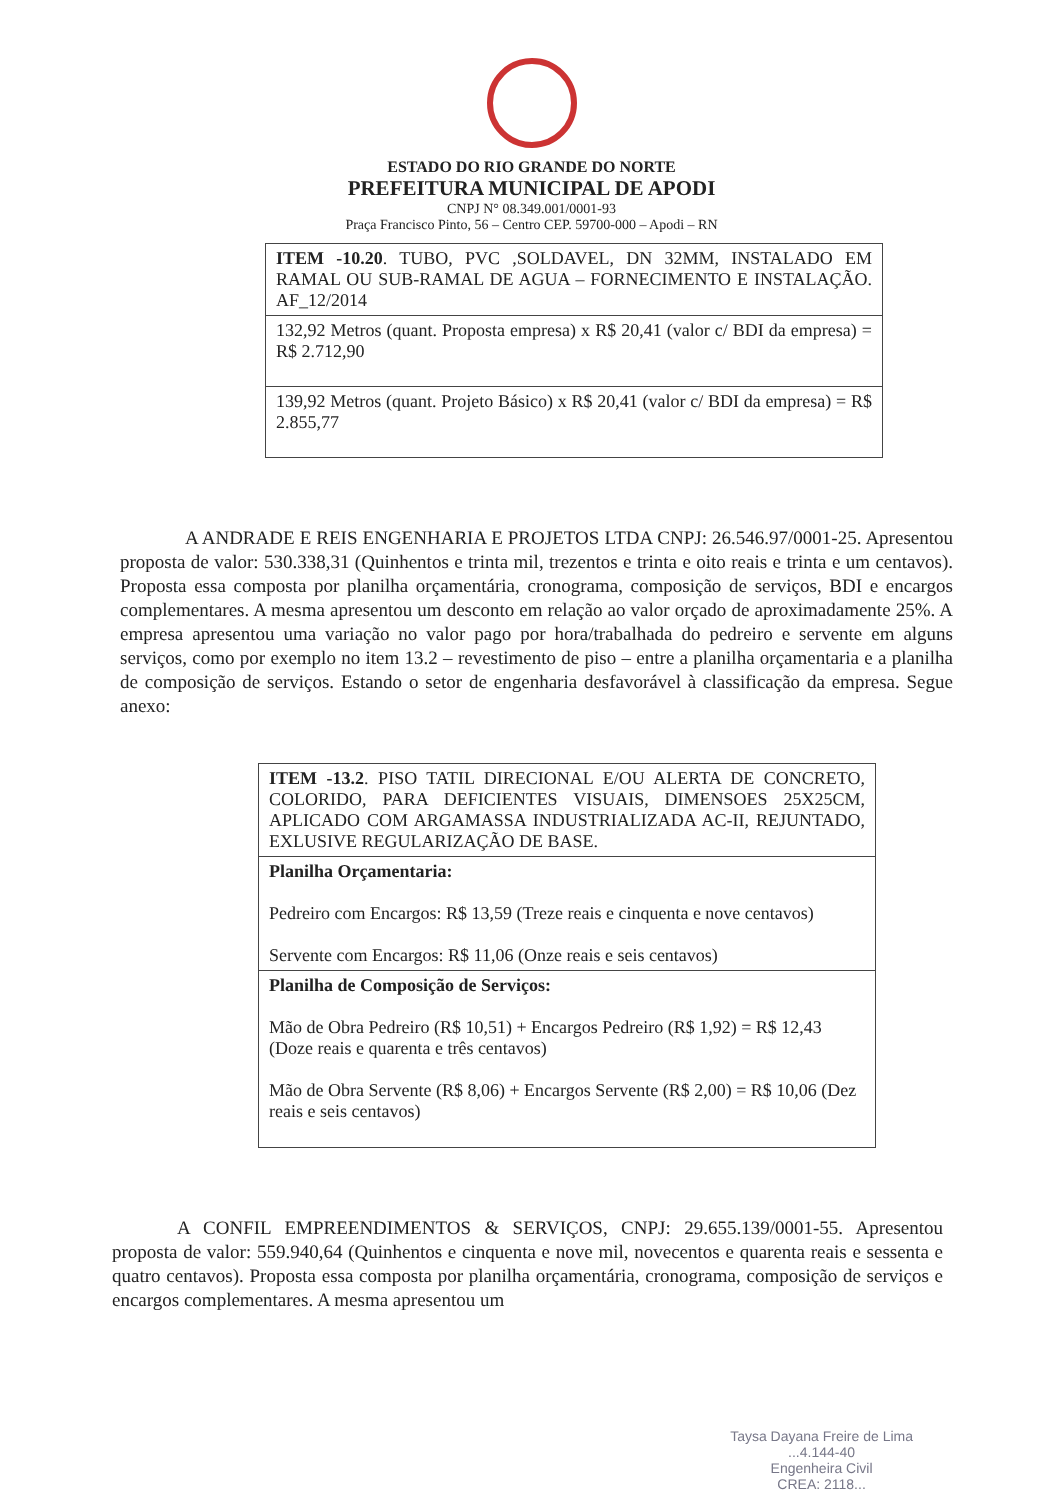ESTADO DO RIO GRANDE DO NORTE
PREFEITURA MUNICIPAL DE APODI
CNPJ N° 08.349.001/0001-93
Praça Francisco Pinto, 56 – Centro CEP. 59700-000 – Apodi – RN
| ITEM -10.20 . TUBO, PVC ,SOLDAVEL, DN 32MM, INSTALADO EM RAMAL OU SUB-RAMAL DE AGUA – FORNECIMENTO E INSTALAÇÃO. AF_12/2014 |
| 132,92 Metros (quant. Proposta empresa) x R$ 20,41 (valor c/ BDI da empresa) = R$ 2.712,90 |
| 139,92 Metros (quant. Projeto Básico) x R$ 20,41 (valor c/ BDI da empresa) = R$ 2.855,77 |
A ANDRADE E REIS ENGENHARIA E PROJETOS LTDA CNPJ: 26.546.97/0001-25. Apresentou proposta de valor: 530.338,31 (Quinhentos e trinta mil, trezentos e trinta e oito reais e trinta e um centavos). Proposta essa composta por planilha orçamentária, cronograma, composição de serviços, BDI e encargos complementares. A mesma apresentou um desconto em relação ao valor orçado de aproximadamente 25%. A empresa apresentou uma variação no valor pago por hora/trabalhada do pedreiro e servente em alguns serviços, como por exemplo no item 13.2 – revestimento de piso – entre a planilha orçamentaria e a planilha de composição de serviços. Estando o setor de engenharia desfavorável à classificação da empresa. Segue anexo:
| ITEM -13.2 . PISO TATIL DIRECIONAL E/OU ALERTA DE CONCRETO, COLORIDO, PARA DEFICIENTES VISUAIS, DIMENSOES 25X25CM, APLICADO COM ARGAMASSA INDUSTRIALIZADA AC-II, REJUNTADO, EXLUSIVE REGULARIZAÇÃO DE BASE. |
| Planilha Orçamentaria: Pedreiro com Encargos: R$ 13,59 (Treze reais e cinquenta e nove centavos) Servente com Encargos: R$ 11,06 (Onze reais e seis centavos) |
| Planilha de Composição de Serviços: Mão de Obra Pedreiro (R$ 10,51) + Encargos Pedreiro (R$ 1,92) = R$ 12,43 (Doze reais e quarenta e três centavos) Mão de Obra Servente (R$ 8,06) + Encargos Servente (R$ 2,00) = R$ 10,06 (Dez reais e seis centavos) |
A CONFIL EMPREENDIMENTOS & SERVIÇOS, CNPJ: 29.655.139/0001-55. Apresentou proposta de valor: 559.940,64 (Quinhentos e cinquenta e nove mil, novecentos e quarenta reais e sessenta e quatro centavos). Proposta essa composta por planilha orçamentária, cronograma, composição de serviços e encargos complementares. A mesma apresentou um
Taysa Dayana Freire de Lima
...4.144-40
Engenheira Civil
CREA: 2118...